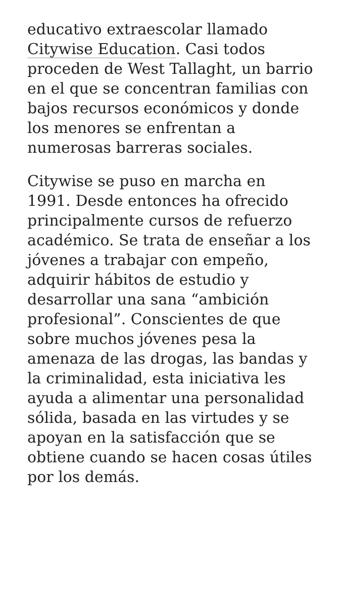educativo extraescolar llamado Citywise Education. Casi todos proceden de West Tallaght, un barrio en el que se concentran familias con bajos recursos económicos y donde los menores se enfrentan a numerosas barreras sociales.
Citywise se puso en marcha en 1991. Desde entonces ha ofrecido principalmente cursos de refuerzo académico. Se trata de enseñar a los jóvenes a trabajar con empeño, adquirir hábitos de estudio y desarrollar una sana “ambición profesional”. Conscientes de que sobre muchos jóvenes pesa la amenaza de las drogas, las bandas y la criminalidad, esta iniciativa les ayuda a alimentar una personalidad sólida, basada en las virtudes y se apoyan en la satisfacción que se obtiene cuando se hacen cosas útiles por los demás.